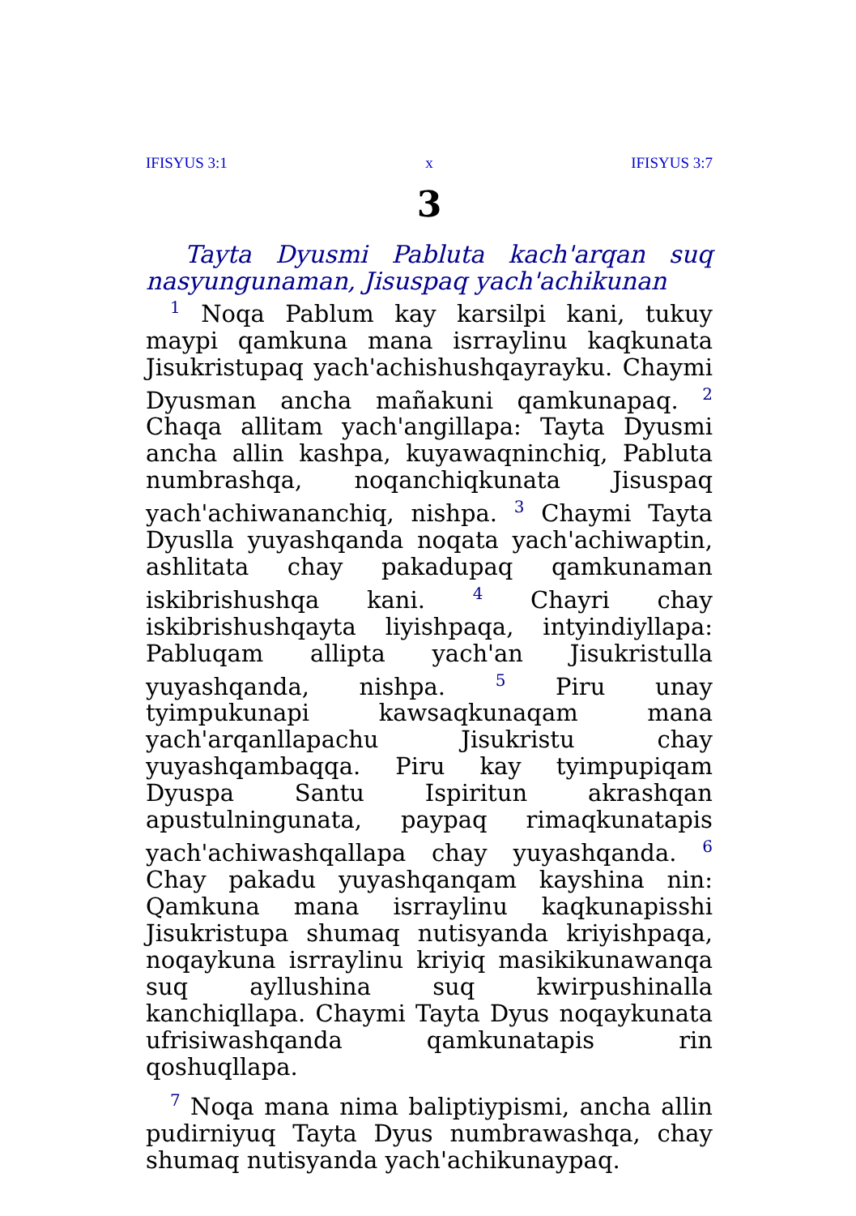IFISYUS 3:1 x IFISYUS 3:7
3
Tayta Dyusmi Pabluta kach'arqan suq nasyun­gunaman, Jisuspaq yach'achikunan
<sup>1</sup> Noqa Pablum kay karsilpi kani, tukuy maypi qamkuna mana isrraylinu kaqkunata Jisukristupaq yach'achishushqayrayku. Chaymi Dyusman ancha mañakuni qamkunapaq. <sup>2</sup> Chaqa allitam yach'angillapa: Tayta Dyusmi ancha allin kashpa, kuyawaqninchiq, Pabluta numbrashqa, noqanchiqkunata Jisuspaq yach'achiwananchiq, nishpa. <sup>3</sup> Chaymi Tayta Dyuslla yuyashqanda noqata yach'achiwaptin, ashlitata chay pakadupaq qamkunaman iskibrishushqa kani. <sup>4</sup> Chayri chay iskibrishushqayta liyishpaqa, intyindiyllapa: Pabluqam allipta yach'an Jisukristulla yuyashqanda, nishpa. <sup>5</sup> Piru unay tyimpukunapi kawsaqkunaqam mana yach'arqanllapachu Jisukristu chay yuyashqambaqqa. Piru kay tyimpupiqam Dyuspa Santu Ispiritun akrashqan apustulningunata, paypaq rimaqkunatapis yach'achiwashqallapa chay yuyashqanda. <sup>6</sup> Chay pakadu yuyashqanqam kayshina nin: Qamkuna mana isrraylinu kaqkunapisshi Jisukristupa shumaq nutisyanda kriyishpaqa, noqaykuna isrraylinu kriyiq masikikunawanqa suq ayllushina suq kwirpushinalla kanchiqllapa. Chaymi Tayta Dyus noqaykunata ufrisiwashqanda qamkunatapis rin qoshuqllapa.
<sup>7</sup> Noqa mana nima baliptiypismi, ancha allin pudirniyuq Tayta Dyus numbrawashqa, chay shumaq nutisyanda yach'achikunaypaq.